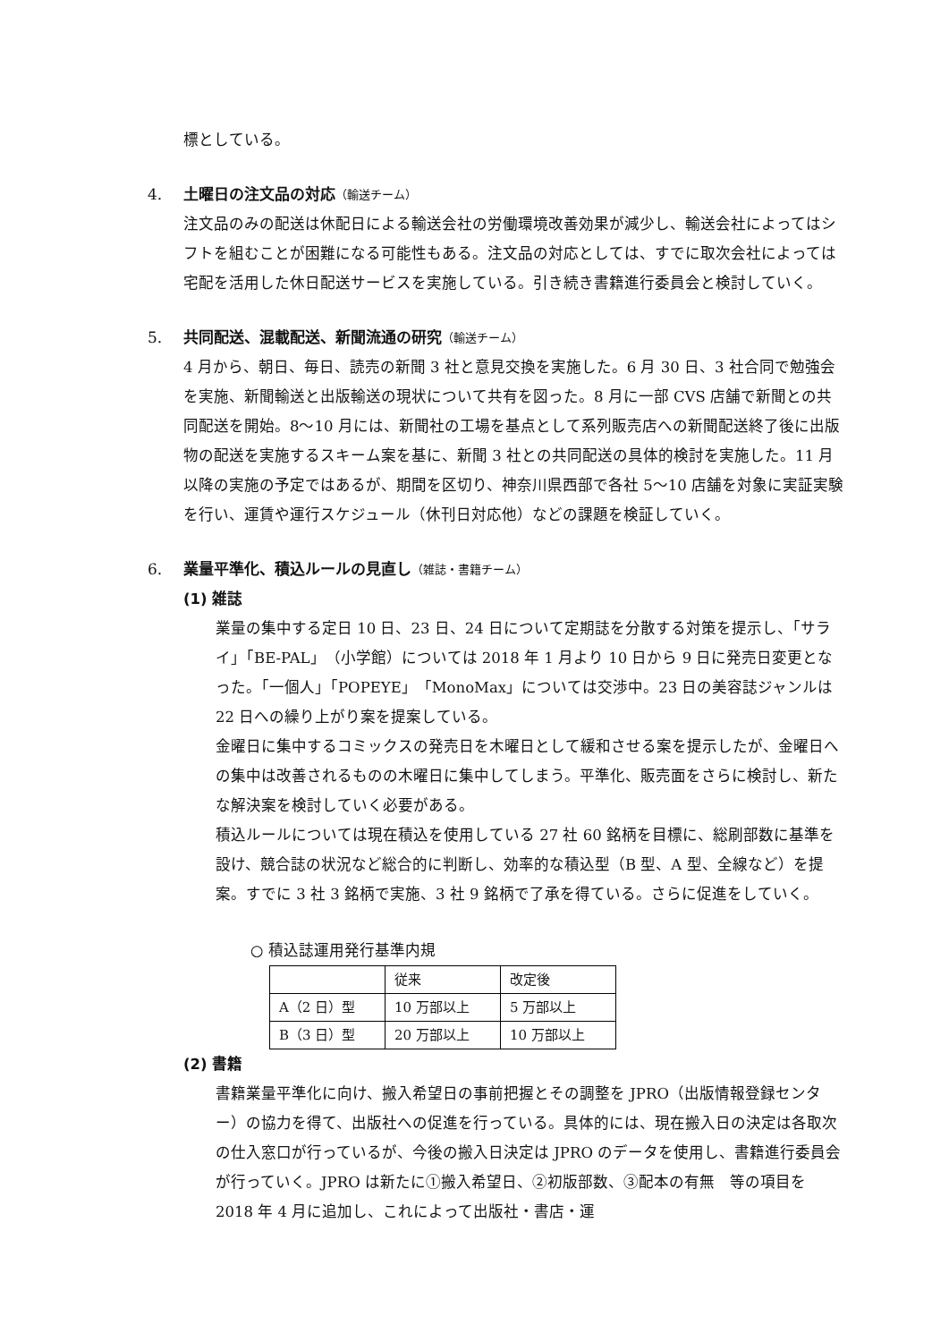標としている。
4. 土曜日の注文品の対応 （輸送チーム）
注文品のみの配送は休配日による輸送会社の労働環境改善効果が減少し、輸送会社によってはシフトを組むことが困難になる可能性もある。注文品の対応としては、すでに取次会社によっては宅配を活用した休日配送サービスを実施している。引き続き書籍進行委員会と検討していく。
5. 共同配送、混載配送、新聞流通の研究 （輸送チーム）
4 月から、朝日、毎日、読売の新聞 3 社と意見交換を実施した。6 月 30 日、3 社合同で勉強会を実施、新聞輸送と出版輸送の現状について共有を図った。8 月に一部 CVS 店舗で新聞との共同配送を開始。8～10 月には、新聞社の工場を基点として系列販売店への新聞配送終了後に出版物の配送を実施するスキーム案を基に、新聞 3 社との共同配送の具体的検討を実施した。11 月以降の実施の予定ではあるが、期間を区切り、神奈川県西部で各社 5～10 店舗を対象に実証実験を行い、運賃や運行スケジュール（休刊日対応他）などの課題を検証していく。
6. 業量平準化、積込ルールの見直し （雑誌・書籍チーム）
(1) 雑誌
業量の集中する定日 10 日、23 日、24 日について定期誌を分散する対策を提示し、「サライ」「BE-PAL」（小学館）については 2018 年 1 月より 10 日から 9 日に発売日変更となった。「一個人」「POPEYE」「MonoMax」については交渉中。23 日の美容誌ジャンルは 22 日への繰り上がり案を提案している。
金曜日に集中するコミックスの発売日を木曜日として緩和させる案を提示したが、金曜日への集中は改善されるものの木曜日に集中してしまう。平準化、販売面をさらに検討し、新たな解決案を検討していく必要がある。
積込ルールについては現在積込を使用している 27 社 60 銘柄を目標に、総刷部数に基準を設け、競合誌の状況など総合的に判断し、効率的な積込型（B 型、A 型、全線など）を提案。すでに 3 社 3 銘柄で実施、3 社 9 銘柄で了承を得ている。さらに促進をしていく。
○ 積込誌運用発行基準内規
| | 従来 | 改定後 |
| A（2 日）型 | 10 万部以上 | 5 万部以上 |
| B（3 日）型 | 20 万部以上 | 10 万部以上 |
(2) 書籍
書籍業量平準化に向け、搬入希望日の事前把握とその調整を JPRO（出版情報登録センター）の協力を得て、出版社への促進を行っている。具体的には、現在搬入日の決定は各取次の仕入窓口が行っているが、今後の搬入日決定は JPRO のデータを使用し、書籍進行委員会が行っていく。JPRO は新たに①搬入希望日、②初版部数、③配本の有無　等の項目を 2018 年 4 月に追加し、これによって出版社・書店・運